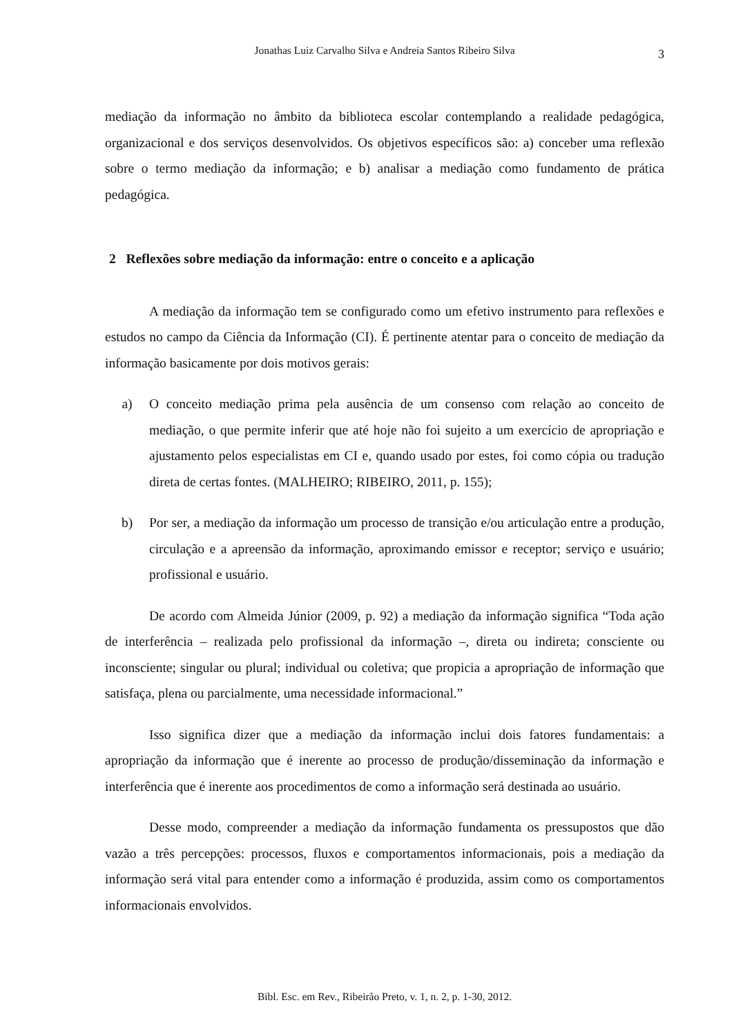Jonathas Luiz Carvalho Silva e Andreia Santos Ribeiro Silva 3
mediação da informação no âmbito da biblioteca escolar contemplando a realidade pedagógica, organizacional e dos serviços desenvolvidos. Os objetivos específicos são: a) conceber uma reflexão sobre o termo mediação da informação; e b) analisar a mediação como fundamento de prática pedagógica.
2 Reflexões sobre mediação da informação: entre o conceito e a aplicação
A mediação da informação tem se configurado como um efetivo instrumento para reflexões e estudos no campo da Ciência da Informação (CI). É pertinente atentar para o conceito de mediação da informação basicamente por dois motivos gerais:
a) O conceito mediação prima pela ausência de um consenso com relação ao conceito de mediação, o que permite inferir que até hoje não foi sujeito a um exercício de apropriação e ajustamento pelos especialistas em CI e, quando usado por estes, foi como cópia ou tradução direta de certas fontes. (MALHEIRO; RIBEIRO, 2011, p. 155);
b) Por ser, a mediação da informação um processo de transição e/ou articulação entre a produção, circulação e a apreensão da informação, aproximando emissor e receptor; serviço e usuário; profissional e usuário.
De acordo com Almeida Júnior (2009, p. 92) a mediação da informação significa “Toda ação de interferência – realizada pelo profissional da informação –, direta ou indireta; consciente ou inconsciente; singular ou plural; individual ou coletiva; que propicia a apropriação de informação que satisfaça, plena ou parcialmente, uma necessidade informacional.”
Isso significa dizer que a mediação da informação inclui dois fatores fundamentais: a apropriação da informação que é inerente ao processo de produção/disseminação da informação e interferência que é inerente aos procedimentos de como a informação será destinada ao usuário.
Desse modo, compreender a mediação da informação fundamenta os pressupostos que dão vazão a três percepções: processos, fluxos e comportamentos informacionais, pois a mediação da informação será vital para entender como a informação é produzida, assim como os comportamentos informacionais envolvidos.
Bibl. Esc. em Rev., Ribeirão Preto, v. 1, n. 2, p. 1-30, 2012.